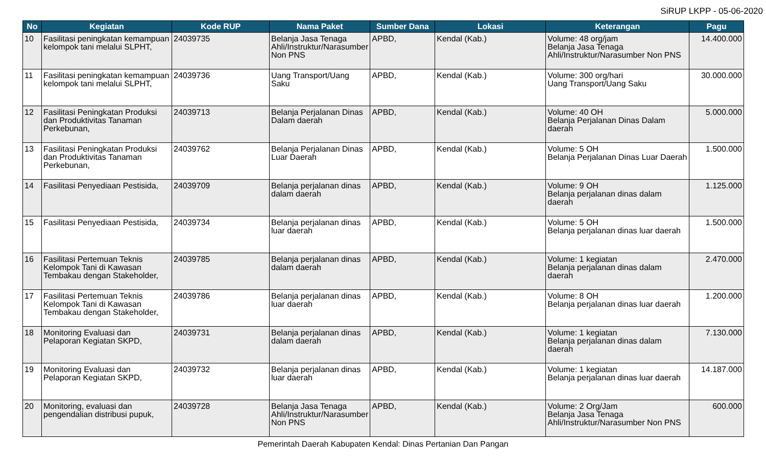SiRUP LKPP - 05-06-2020
| No | Kegiatan | Kode RUP | Nama Paket | Sumber Dana | Lokasi | Keterangan | Pagu |
| --- | --- | --- | --- | --- | --- | --- | --- |
| 10 | Fasilitasi peningkatan kemampuan kelompok tani melalui SLPHT, | 24039735 | Belanja Jasa Tenaga Ahli/Instruktur/Narasumber Non PNS | APBD, | Kendal (Kab.) | Volume: 48 org/jam Belanja Jasa Tenaga Ahli/Instruktur/Narasumber Non PNS | 14.400.000 |
| 11 | Fasilitasi peningkatan kemampuan kelompok tani melalui SLPHT, | 24039736 | Uang Transport/Uang Saku | APBD, | Kendal (Kab.) | Volume: 300 org/hari Uang Transport/Uang Saku | 30.000.000 |
| 12 | Fasilitasi Peningkatan Produksi dan Produktivitas Tanaman Perkebunan, | 24039713 | Belanja Perjalanan Dinas Dalam daerah | APBD, | Kendal (Kab.) | Volume: 40 OH Belanja Perjalanan Dinas Dalam daerah | 5.000.000 |
| 13 | Fasilitasi Peningkatan Produksi dan Produktivitas Tanaman Perkebunan, | 24039762 | Belanja Perjalanan Dinas Luar Daerah | APBD, | Kendal (Kab.) | Volume: 5 OH Belanja Perjalanan Dinas Luar Daerah | 1.500.000 |
| 14 | Fasilitasi Penyediaan Pestisida, | 24039709 | Belanja perjalanan dinas dalam daerah | APBD, | Kendal (Kab.) | Volume: 9 OH Belanja perjalanan dinas dalam daerah | 1.125.000 |
| 15 | Fasilitasi Penyediaan Pestisida, | 24039734 | Belanja perjalanan dinas luar daerah | APBD, | Kendal (Kab.) | Volume: 5 OH Belanja perjalanan dinas luar daerah | 1.500.000 |
| 16 | Fasilitasi Pertemuan Teknis Kelompok Tani di Kawasan Tembakau dengan Stakeholder, | 24039785 | Belanja perjalanan dinas dalam daerah | APBD, | Kendal (Kab.) | Volume: 1 kegiatan Belanja perjalanan dinas dalam daerah | 2.470.000 |
| 17 | Fasilitasi Pertemuan Teknis Kelompok Tani di Kawasan Tembakau dengan Stakeholder, | 24039786 | Belanja perjalanan dinas luar daerah | APBD, | Kendal (Kab.) | Volume: 8 OH Belanja perjalanan dinas luar daerah | 1.200.000 |
| 18 | Monitoring Evaluasi dan Pelaporan Kegiatan SKPD, | 24039731 | Belanja perjalanan dinas dalam daerah | APBD, | Kendal (Kab.) | Volume: 1 kegiatan Belanja perjalanan dinas dalam daerah | 7.130.000 |
| 19 | Monitoring Evaluasi dan Pelaporan Kegiatan SKPD, | 24039732 | Belanja perjalanan dinas luar daerah | APBD, | Kendal (Kab.) | Volume: 1 kegiatan Belanja perjalanan dinas luar daerah | 14.187.000 |
| 20 | Monitoring, evaluasi dan pengendalian distribusi pupuk, | 24039728 | Belanja Jasa Tenaga Ahli/Instruktur/Narasumber Non PNS | APBD, | Kendal (Kab.) | Volume: 2 Org/Jam Belanja Jasa Tenaga Ahli/Instruktur/Narasumber Non PNS | 600.000 |
Pemerintah Daerah Kabupaten Kendal: Dinas Pertanian Dan Pangan